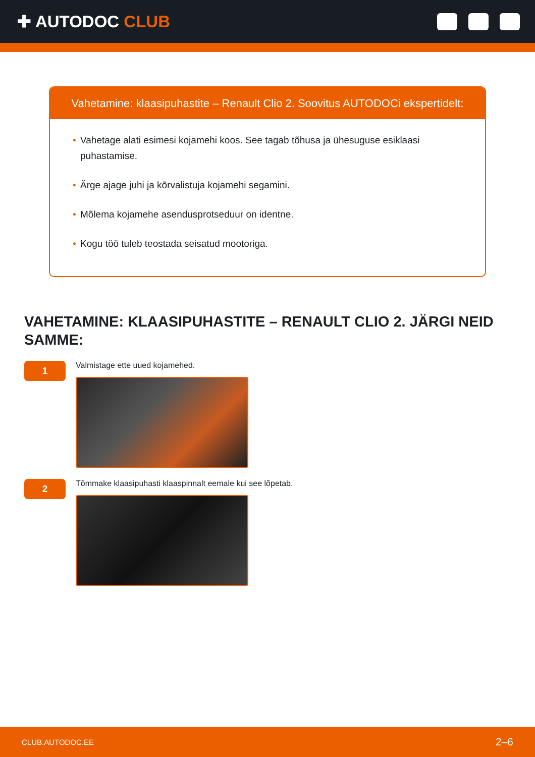✚ AUTODOC CLUB
Vahetamine: klaasipuhastite – Renault Clio 2. Soovitus AUTODOCi ekspertidelt:
• Vahetage alati esimesi kojamehi koos. See tagab tõhusa ja ühesuguse esiklaasi puhastamise.
• Ärge ajage juhi ja kõrvalistuja kojamehi segamini.
• Mõlema kojamehe asendusprotseduur on identne.
• Kogu töö tuleb teostada seisatud mootoriga.
VAHETAMINE: KLAASIPUHASTITE – RENAULT CLIO 2. JÄRGI NEID SAMME:
1
Valmistage ette uued kojamehed.
2
Tõmmake klaasipuhasti klaaspinnalt eemale kui see lõpetab.
CLUB.AUTODOC.EE 2–6